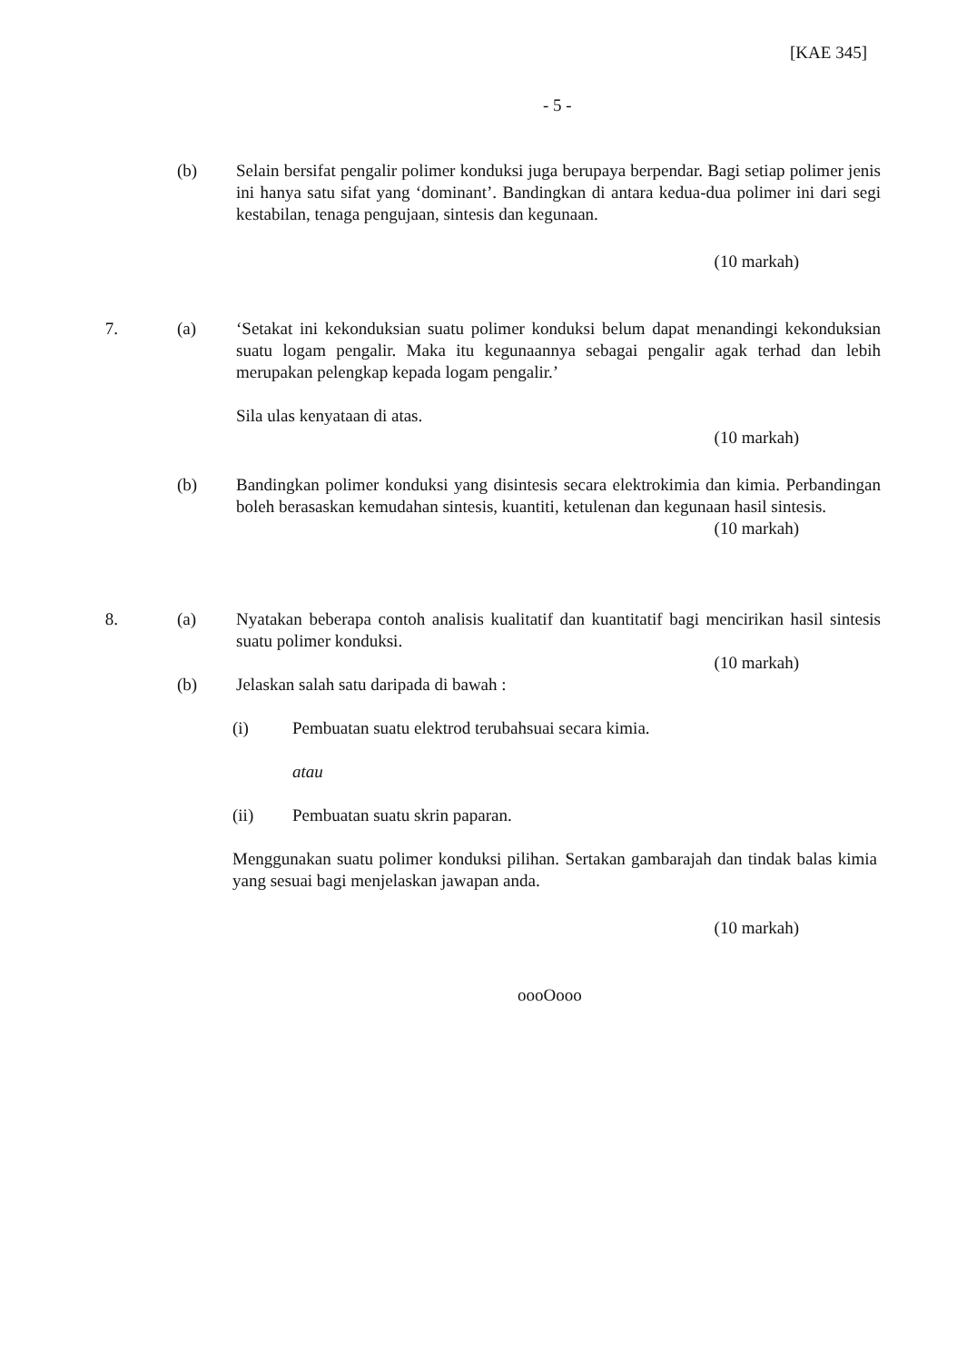[KAE 345]
- 5 -
(b) Selain bersifat pengalir polimer konduksi juga berupaya berpendar. Bagi setiap polimer jenis ini hanya satu sifat yang ‘dominant’. Bandingkan di antara kedua-dua polimer ini dari segi kestabilan, tenaga pengujaan, sintesis dan kegunaan.
(10 markah)
7. (a) ‘Setakat ini kekonduksian suatu polimer konduksi belum dapat menandingi kekonduksian suatu logam pengalir. Maka itu kegunaannya sebagai pengalir agak terhad dan lebih merupakan pelengkap kepada logam pengalir.’
Sila ulas kenyataan di atas.
(10 markah)
(b) Bandingkan polimer konduksi yang disintesis secara elektrokimia dan kimia. Perbandingan boleh berasaskan kemudahan sintesis, kuantiti, ketulenan dan kegunaan hasil sintesis.
(10 markah)
8. (a) Nyatakan beberapa contoh analisis kualitatif dan kuantitatif bagi mencirikan hasil sintesis suatu polimer konduksi.
(10 markah)
(b) Jelaskan salah satu daripada di bawah :
(i) Pembuatan suatu elektrod terubahsuai secara kimia.
atau
(ii) Pembuatan suatu skrin paparan.
Menggunakan suatu polimer konduksi pilihan. Sertakan gambarajah dan tindak balas kimia yang sesuai bagi menjelaskan jawapan anda.
(10 markah)
oooOooo